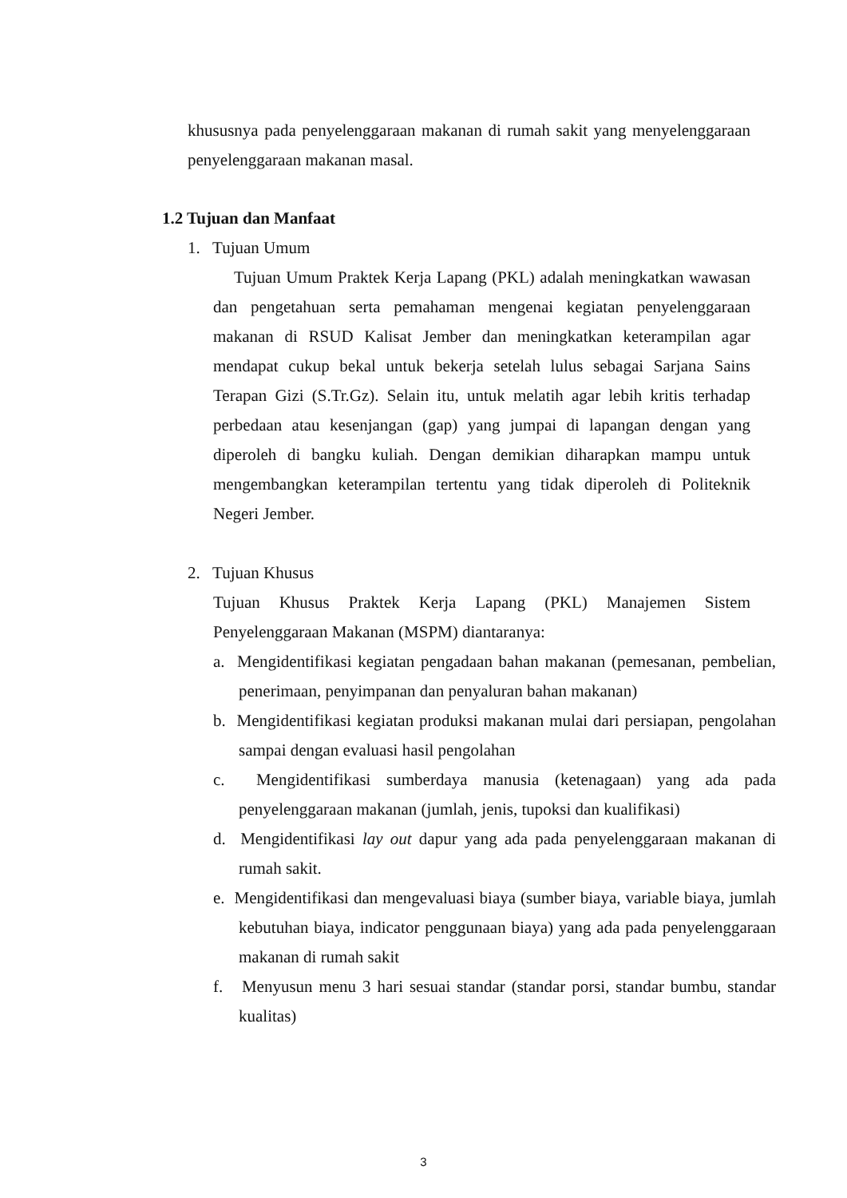khususnya pada penyelenggaraan makanan di rumah sakit yang menyelenggaraan penyelenggaraan makanan masal.
1.2 Tujuan dan Manfaat
1. Tujuan Umum
Tujuan Umum Praktek Kerja Lapang (PKL) adalah meningkatkan wawasan dan pengetahuan serta pemahaman mengenai kegiatan penyelenggaraan makanan di RSUD Kalisat Jember dan meningkatkan keterampilan agar mendapat cukup bekal untuk bekerja setelah lulus sebagai Sarjana Sains Terapan Gizi (S.Tr.Gz). Selain itu, untuk melatih agar lebih kritis terhadap perbedaan atau kesenjangan (gap) yang jumpai di lapangan dengan yang diperoleh di bangku kuliah. Dengan demikian diharapkan mampu untuk mengembangkan keterampilan tertentu yang tidak diperoleh di Politeknik Negeri Jember.
2. Tujuan Khusus
Tujuan Khusus Praktek Kerja Lapang (PKL) Manajemen Sistem Penyelenggaraan Makanan (MSPM) diantaranya:
a. Mengidentifikasi kegiatan pengadaan bahan makanan (pemesanan, pembelian, penerimaan, penyimpanan dan penyaluran bahan makanan)
b. Mengidentifikasi kegiatan produksi makanan mulai dari persiapan, pengolahan sampai dengan evaluasi hasil pengolahan
c. Mengidentifikasi sumberdaya manusia (ketenagaan) yang ada pada penyelenggaraan makanan (jumlah, jenis, tupoksi dan kualifikasi)
d. Mengidentifikasi lay out dapur yang ada pada penyelenggaraan makanan di rumah sakit.
e. Mengidentifikasi dan mengevaluasi biaya (sumber biaya, variable biaya, jumlah kebutuhan biaya, indicator penggunaan biaya) yang ada pada penyelenggaraan makanan di rumah sakit
f. Menyusun menu 3 hari sesuai standar (standar porsi, standar bumbu, standar kualitas)
3